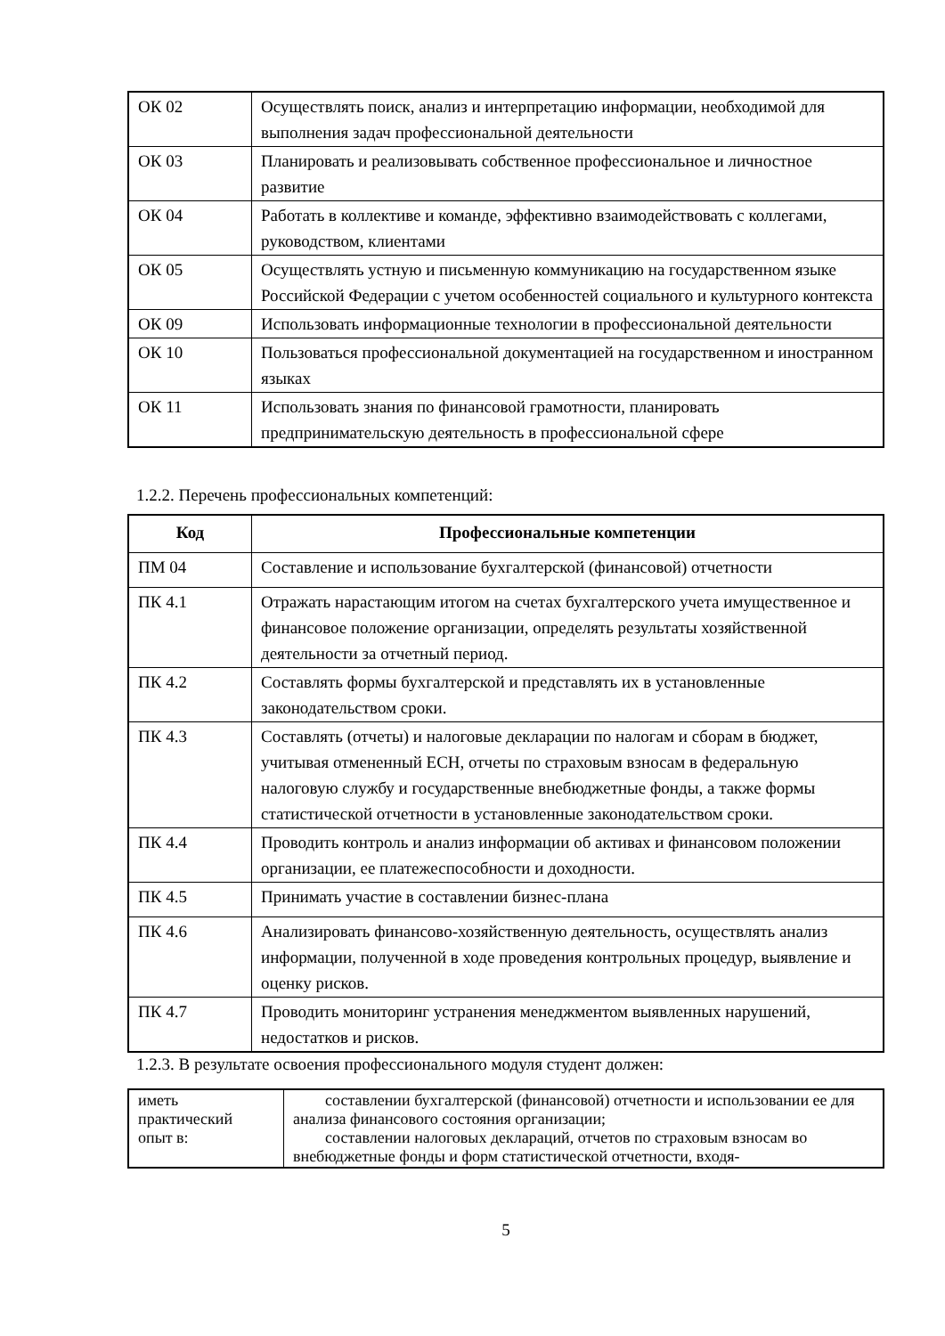| ОК 02 | Осуществлять поиск, анализ и интерпретацию информации, необходимой для выполнения задач профессиональной деятельности |
| ОК 03 | Планировать и реализовывать собственное профессиональное и личностное развитие |
| ОК 04 | Работать в коллективе и команде, эффективно взаимодействовать с коллегами, руководством, клиентами |
| ОК 05 | Осуществлять устную и письменную коммуникацию на государственном языке Российской Федерации с учетом особенностей социального и культурного контекста |
| ОК 09 | Использовать информационные технологии в профессиональной деятельности |
| ОК 10 | Пользоваться профессиональной документацией на государственном и иностранном языках |
| ОК 11 | Использовать знания по финансовой грамотности, планировать предпринимательскую деятельность в профессиональной сфере |
1.2.2. Перечень профессиональных компетенций:
| Код | Профессиональные компетенции |
| --- | --- |
| ПМ 04 | Составление и использование бухгалтерской (финансовой) отчетности |
| ПК 4.1 | Отражать нарастающим итогом на счетах бухгалтерского учета имущественное и финансовое положение организации, определять результаты хозяйственной деятельности за отчетный период. |
| ПК 4.2 | Составлять формы бухгалтерской и представлять их в установленные законодательством сроки. |
| ПК 4.3 | Составлять (отчеты) и налоговые декларации по налогам и сборам в бюджет, учитывая отмененный ЕСН, отчеты по страховым взносам в федеральную налоговую службу и государственные внебюджетные фонды, а также формы статистической отчетности в установленные законодательством сроки. |
| ПК 4.4 | Проводить контроль и анализ информации об активах и финансовом положении организации, ее платежеспособности и доходности. |
| ПК 4.5 | Принимать участие в составлении бизнес-плана |
| ПК 4.6 | Анализировать финансово-хозяйственную деятельность, осуществлять анализ информации, полученной в ходе проведения контрольных процедур, выявление и оценку рисков. |
| ПК 4.7 | Проводить мониторинг устранения менеджментом выявленных нарушений, недостатков и рисков. |
1.2.3. В результате освоения профессионального модуля студент должен:
| иметь практический опыт в: | составлении бухгалтерской (финансовой) отчетности и использовании ее для анализа финансового состояния организации; составлении налоговых деклараций, отчетов по страховым взносам во внебюджетные фонды и форм статистической отчетности, входя- |
5